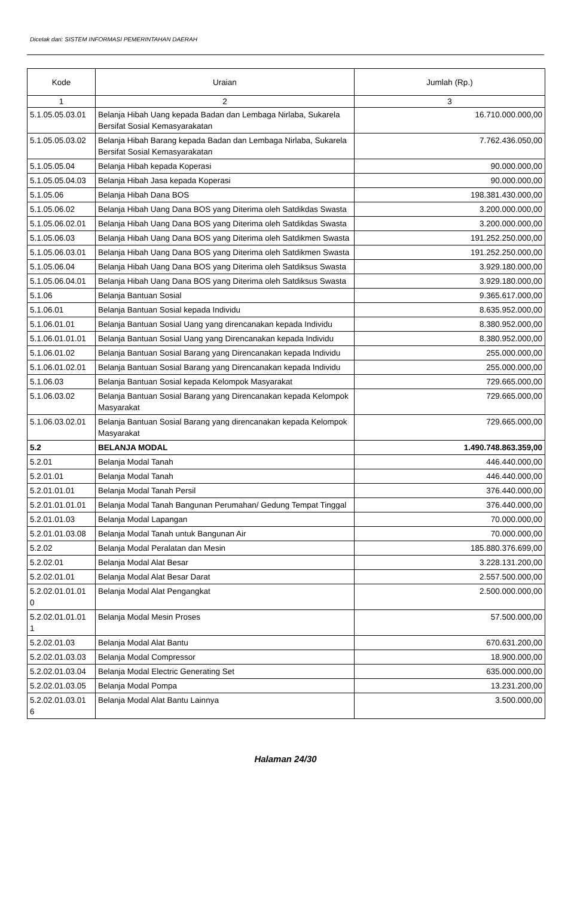Dicetak dari: SISTEM INFORMASI PEMERINTAHAN DAERAH
| Kode | Uraian | Jumlah (Rp.) |
| --- | --- | --- |
| 1 | 2 | 3 |
| 5.1.05.05.03.01 | Belanja Hibah Uang kepada Badan dan Lembaga Nirlaba, Sukarela Bersifat Sosial Kemasyarakatan | 16.710.000.000,00 |
| 5.1.05.05.03.02 | Belanja Hibah Barang kepada Badan dan Lembaga Nirlaba, Sukarela Bersifat Sosial Kemasyarakatan | 7.762.436.050,00 |
| 5.1.05.05.04 | Belanja Hibah kepada Koperasi | 90.000.000,00 |
| 5.1.05.05.04.03 | Belanja Hibah Jasa kepada Koperasi | 90.000.000,00 |
| 5.1.05.06 | Belanja Hibah Dana BOS | 198.381.430.000,00 |
| 5.1.05.06.02 | Belanja Hibah Uang Dana BOS yang Diterima oleh Satdikdas Swasta | 3.200.000.000,00 |
| 5.1.05.06.02.01 | Belanja Hibah Uang Dana BOS yang Diterima oleh Satdikdas Swasta | 3.200.000.000,00 |
| 5.1.05.06.03 | Belanja Hibah Uang Dana BOS yang Diterima oleh Satdikmen Swasta | 191.252.250.000,00 |
| 5.1.05.06.03.01 | Belanja Hibah Uang Dana BOS yang Diterima oleh Satdikmen Swasta | 191.252.250.000,00 |
| 5.1.05.06.04 | Belanja Hibah Uang Dana BOS yang Diterima oleh Satdiksus Swasta | 3.929.180.000,00 |
| 5.1.05.06.04.01 | Belanja Hibah Uang Dana BOS yang Diterima oleh Satdiksus Swasta | 3.929.180.000,00 |
| 5.1.06 | Belanja Bantuan Sosial | 9.365.617.000,00 |
| 5.1.06.01 | Belanja Bantuan Sosial kepada Individu | 8.635.952.000,00 |
| 5.1.06.01.01 | Belanja Bantuan Sosial Uang yang direncanakan kepada Individu | 8.380.952.000,00 |
| 5.1.06.01.01.01 | Belanja Bantuan Sosial Uang yang Direncanakan kepada Individu | 8.380.952.000,00 |
| 5.1.06.01.02 | Belanja Bantuan Sosial Barang yang Direncanakan kepada Individu | 255.000.000,00 |
| 5.1.06.01.02.01 | Belanja Bantuan Sosial Barang yang Direncanakan kepada Individu | 255.000.000,00 |
| 5.1.06.03 | Belanja Bantuan Sosial kepada Kelompok Masyarakat | 729.665.000,00 |
| 5.1.06.03.02 | Belanja Bantuan Sosial Barang yang Direncanakan kepada Kelompok Masyarakat | 729.665.000,00 |
| 5.1.06.03.02.01 | Belanja Bantuan Sosial Barang yang direncanakan kepada Kelompok Masyarakat | 729.665.000,00 |
| 5.2 | BELANJA MODAL | 1.490.748.863.359,00 |
| 5.2.01 | Belanja Modal Tanah | 446.440.000,00 |
| 5.2.01.01 | Belanja Modal Tanah | 446.440.000,00 |
| 5.2.01.01.01 | Belanja Modal Tanah Persil | 376.440.000,00 |
| 5.2.01.01.01.01 | Belanja Modal Tanah Bangunan Perumahan/ Gedung Tempat Tinggal | 376.440.000,00 |
| 5.2.01.01.03 | Belanja Modal Lapangan | 70.000.000,00 |
| 5.2.01.01.03.08 | Belanja Modal Tanah untuk Bangunan Air | 70.000.000,00 |
| 5.2.02 | Belanja Modal Peralatan dan Mesin | 185.880.376.699,00 |
| 5.2.02.01 | Belanja Modal Alat Besar | 3.228.131.200,00 |
| 5.2.02.01.01 | Belanja Modal Alat Besar Darat | 2.557.500.000,00 |
| 5.2.02.01.01.01 0 | Belanja Modal Alat Pengangkat | 2.500.000.000,00 |
| 5.2.02.01.01.01 1 | Belanja Modal Mesin Proses | 57.500.000,00 |
| 5.2.02.01.03 | Belanja Modal Alat Bantu | 670.631.200,00 |
| 5.2.02.01.03.03 | Belanja Modal Compressor | 18.900.000,00 |
| 5.2.02.01.03.04 | Belanja Modal Electric Generating Set | 635.000.000,00 |
| 5.2.02.01.03.05 | Belanja Modal Pompa | 13.231.200,00 |
| 5.2.02.01.03.01 6 | Belanja Modal Alat Bantu Lainnya | 3.500.000,00 |
Halaman 24/30